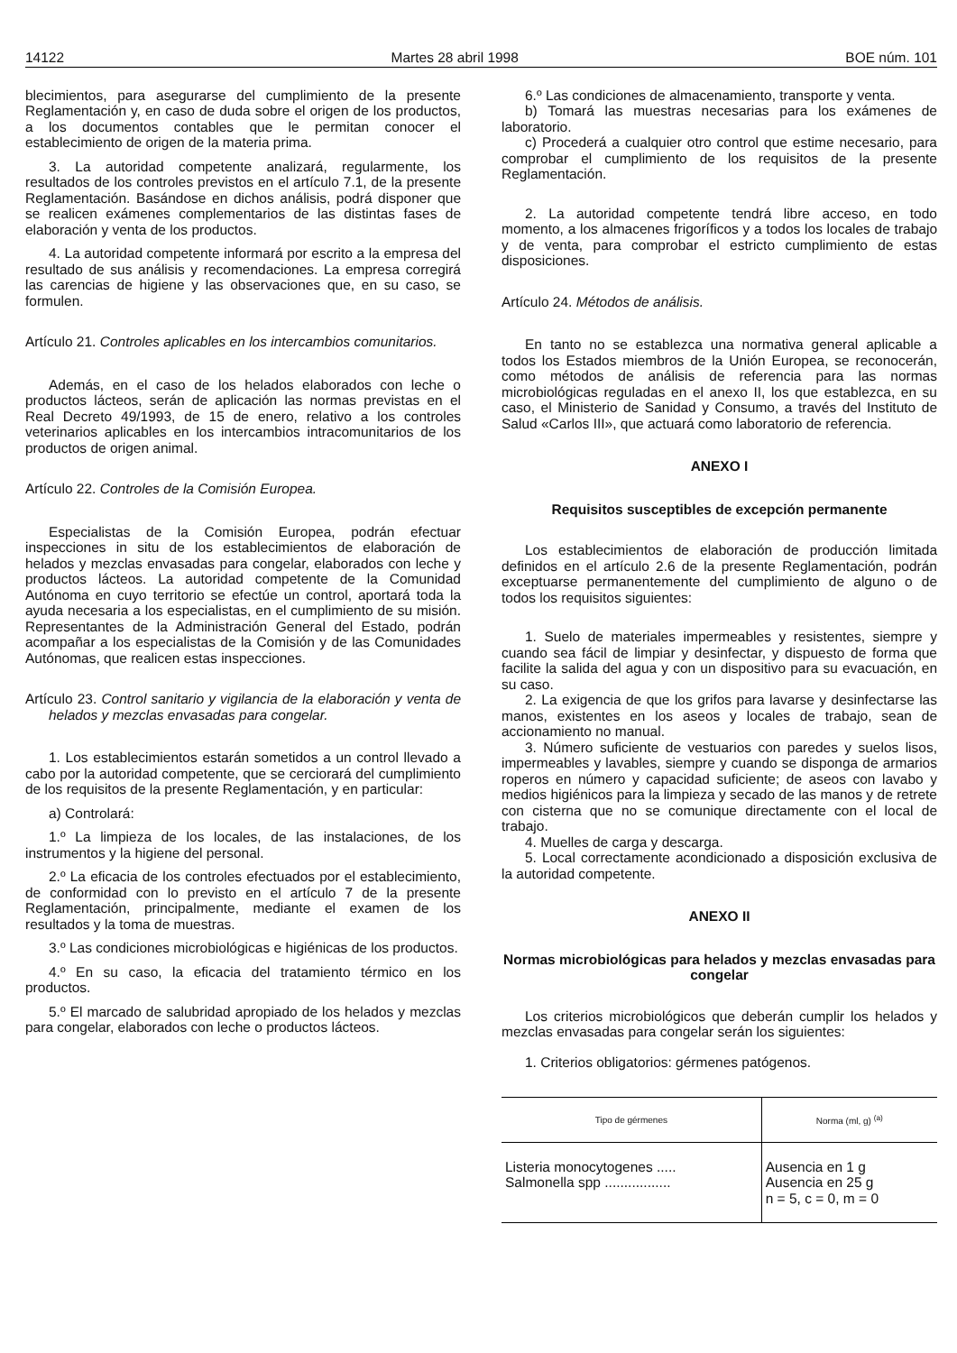14122 Martes 28 abril 1998 BOE núm. 101
blecimientos, para asegurarse del cumplimiento de la presente Reglamentación y, en caso de duda sobre el origen de los productos, a los documentos contables que le permitan conocer el establecimiento de origen de la materia prima.
3. La autoridad competente analizará, regularmente, los resultados de los controles previstos en el artículo 7.1, de la presente Reglamentación. Basándose en dichos análisis, podrá disponer que se realicen exámenes complementarios de las distintas fases de elaboración y venta de los productos.
4. La autoridad competente informará por escrito a la empresa del resultado de sus análisis y recomendaciones. La empresa corregirá las carencias de higiene y las observaciones que, en su caso, se formulen.
Artículo 21. Controles aplicables en los intercambios comunitarios.
Además, en el caso de los helados elaborados con leche o productos lácteos, serán de aplicación las normas previstas en el Real Decreto 49/1993, de 15 de enero, relativo a los controles veterinarios aplicables en los intercambios intracomunitarios de los productos de origen animal.
Artículo 22. Controles de la Comisión Europea.
Especialistas de la Comisión Europea, podrán efectuar inspecciones in situ de los establecimientos de elaboración de helados y mezclas envasadas para congelar, elaborados con leche y productos lácteos. La autoridad competente de la Comunidad Autónoma en cuyo territorio se efectúe un control, aportará toda la ayuda necesaria a los especialistas, en el cumplimiento de su misión. Representantes de la Administración General del Estado, podrán acompañar a los especialistas de la Comisión y de las Comunidades Autónomas, que realicen estas inspecciones.
Artículo 23. Control sanitario y vigilancia de la elaboración y venta de helados y mezclas envasadas para congelar.
1. Los establecimientos estarán sometidos a un control llevado a cabo por la autoridad competente, que se cerciorará del cumplimiento de los requisitos de la presente Reglamentación, y en particular:
a) Controlará:
1.º La limpieza de los locales, de las instalaciones, de los instrumentos y la higiene del personal.
2.º La eficacia de los controles efectuados por el establecimiento, de conformidad con lo previsto en el artículo 7 de la presente Reglamentación, principalmente, mediante el examen de los resultados y la toma de muestras.
3.º Las condiciones microbiológicas e higiénicas de los productos.
4.º En su caso, la eficacia del tratamiento térmico en los productos.
5.º El marcado de salubridad apropiado de los helados y mezclas para congelar, elaborados con leche o productos lácteos.
6.º Las condiciones de almacenamiento, transporte y venta.
b) Tomará las muestras necesarias para los exámenes de laboratorio.
c) Procederá a cualquier otro control que estime necesario, para comprobar el cumplimiento de los requisitos de la presente Reglamentación.
2. La autoridad competente tendrá libre acceso, en todo momento, a los almacenes frigoríficos y a todos los locales de trabajo y de venta, para comprobar el estricto cumplimiento de estas disposiciones.
Artículo 24. Métodos de análisis.
En tanto no se establezca una normativa general aplicable a todos los Estados miembros de la Unión Europea, se reconocerán, como métodos de análisis de referencia para las normas microbiológicas reguladas en el anexo II, los que establezca, en su caso, el Ministerio de Sanidad y Consumo, a través del Instituto de Salud «Carlos III», que actuará como laboratorio de referencia.
ANEXO I
Requisitos susceptibles de excepción permanente
Los establecimientos de elaboración de producción limitada definidos en el artículo 2.6 de la presente Reglamentación, podrán exceptuarse permanentemente del cumplimiento de alguno o de todos los requisitos siguientes:
1. Suelo de materiales impermeables y resistentes, siempre y cuando sea fácil de limpiar y desinfectar, y dispuesto de forma que facilite la salida del agua y con un dispositivo para su evacuación, en su caso.
2. La exigencia de que los grifos para lavarse y desinfectarse las manos, existentes en los aseos y locales de trabajo, sean de accionamiento no manual.
3. Número suficiente de vestuarios con paredes y suelos lisos, impermeables y lavables, siempre y cuando se disponga de armarios roperos en número y capacidad suficiente; de aseos con lavabo y medios higiénicos para la limpieza y secado de las manos y de retrete con cisterna que no se comunique directamente con el local de trabajo.
4. Muelles de carga y descarga.
5. Local correctamente acondicionado a disposición exclusiva de la autoridad competente.
ANEXO II
Normas microbiológicas para helados y mezclas envasadas para congelar
Los criterios microbiológicos que deberán cumplir los helados y mezclas envasadas para congelar serán los siguientes:
1. Criterios obligatorios: gérmenes patógenos.
| Tipo de gérmenes | Norma (ml, g) <sup>(a)</sup> |
| --- | --- |
| Listeria monocytogenes ..... Salmonella spp ................. | Ausencia en 1 g Ausencia en 25 g n = 5, c = 0, m = 0 |